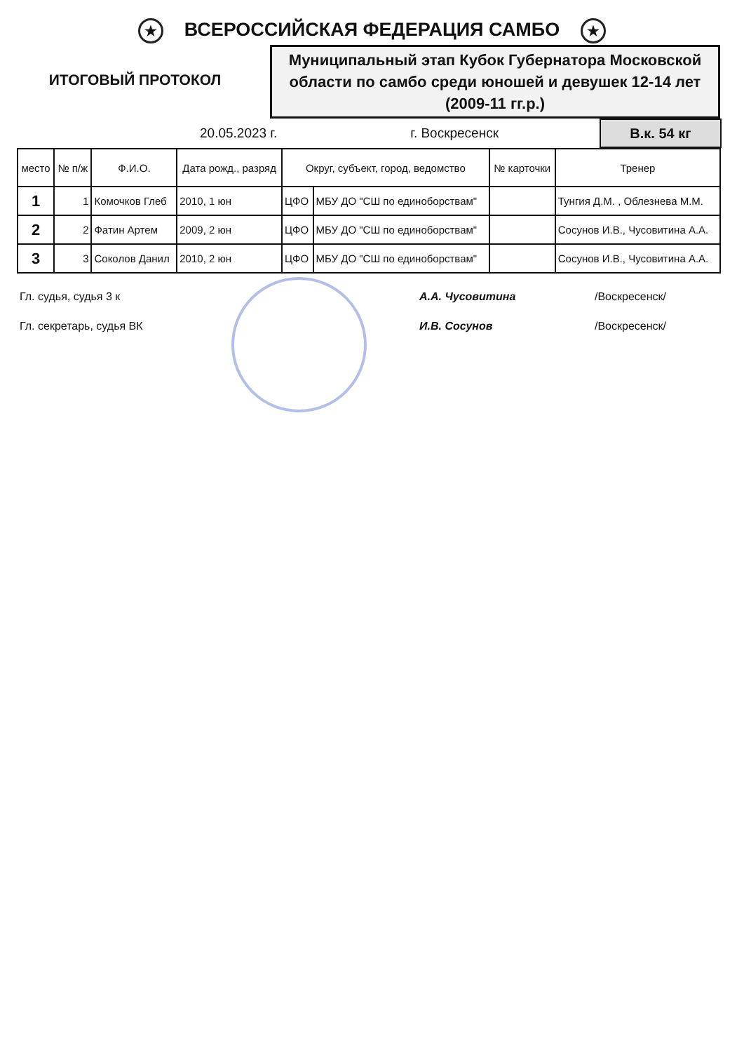★ ВСЕРОССИЙСКАЯ ФЕДЕРАЦИЯ САМБО ★
ИТОГОВЫЙ ПРОТОКОЛ
Муниципальный этап Кубок Губернатора Московской области по самбо среди юношей и девушек 12-14 лет (2009-11 гг.р.)
20.05.2023 г. г. Воскресенск
В.к. 54 кг
| место | № п/ж | Ф.И.О. | Дата рожд., разряд | Округ, субъект, город, ведомство | | № карточки | Тренер |
| --- | --- | --- | --- | --- | --- | --- | --- |
| 1 | 1 | Комочков Глеб | 2010, 1 юн | ЦФО | МБУ ДО "СШ по единоборствам" | | Тунгия Д.М. , Облезнева М.М. |
| 2 | 2 | Фатин Артем | 2009, 2 юн | ЦФО | МБУ ДО "СШ по единоборствам" | | Сосунов И.В., Чусовитина А.А. |
| 3 | 3 | Соколов Данил | 2010, 2 юн | ЦФО | МБУ ДО "СШ по единоборствам" | | Сосунов И.В., Чусовитина А.А. |
Гл. судья, судья 3 к А.А. Чусовитина /Воскресенск/
Гл. секретарь, судья ВК И.В. Сосунов /Воскресенск/